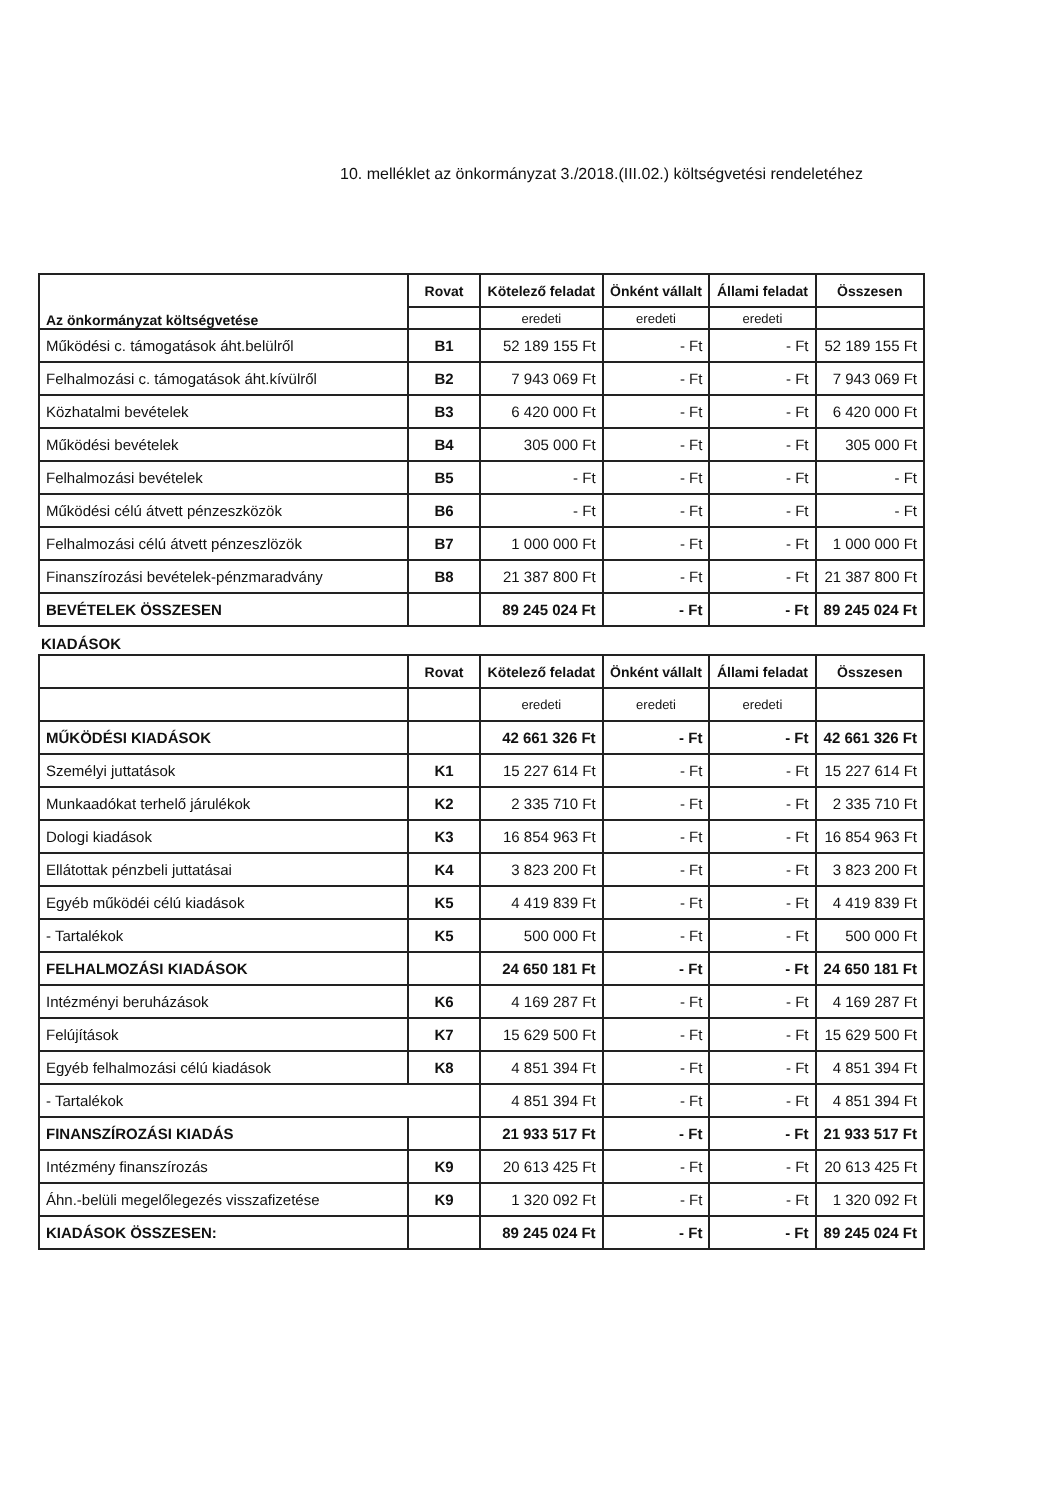10. melléklet az önkormányzat 3./2018.(III.02.) költségvetési rendeletéhez
| Az önkormányzat költségvetése | Rovat | Kötelező feladat | Önként vállalt | Állami feladat | Összesen |
| --- | --- | --- | --- | --- | --- |
| | | eredeti | eredeti | eredeti | |
| Működési c. támogatások áht.belülről | B1 | 52 189 155 Ft | - Ft | - Ft | 52 189 155 Ft |
| Felhalmozási c. támogatások áht.kívülről | B2 | 7 943 069 Ft | - Ft | - Ft | 7 943 069 Ft |
| Közhatalmi bevételek | B3 | 6 420 000 Ft | - Ft | - Ft | 6 420 000 Ft |
| Működési bevételek | B4 | 305 000 Ft | - Ft | - Ft | 305 000 Ft |
| Felhalmozási bevételek | B5 | - Ft | - Ft | - Ft | - Ft |
| Működési célú átvett pénzeszközök | B6 | - Ft | - Ft | - Ft | - Ft |
| Felhalmozási célú átvett pénzeszlözök | B7 | 1 000 000 Ft | - Ft | - Ft | 1 000 000 Ft |
| Finanszírozási bevételek-pénzmaradvány | B8 | 21 387 800 Ft | - Ft | - Ft | 21 387 800 Ft |
| BEVÉTELEK ÖSSZESEN | | 89 245 024 Ft | - Ft | - Ft | 89 245 024 Ft |
KIADÁSOK
| | Rovat | Kötelező feladat | Önként vállalt | Állami feladat | Összesen |
| --- | --- | --- | --- | --- | --- |
| | | eredeti | eredeti | eredeti | |
| MŰKÖDÉSI KIADÁSOK | | 42 661 326 Ft | - Ft | - Ft | 42 661 326 Ft |
| Személyi juttatások | K1 | 15 227 614 Ft | - Ft | - Ft | 15 227 614 Ft |
| Munkaadókat terhelő járulékok | K2 | 2 335 710 Ft | - Ft | - Ft | 2 335 710 Ft |
| Dologi kiadások | K3 | 16 854 963 Ft | - Ft | - Ft | 16 854 963 Ft |
| Ellátottak pénzbeli juttatásai | K4 | 3 823 200 Ft | - Ft | - Ft | 3 823 200 Ft |
| Egyéb működéi célú kiadások | K5 | 4 419 839 Ft | - Ft | - Ft | 4 419 839 Ft |
| - Tartalékok | K5 | 500 000 Ft | - Ft | - Ft | 500 000 Ft |
| FELHALMOZÁSI KIADÁSOK | | 24 650 181 Ft | - Ft | - Ft | 24 650 181 Ft |
| Intézményi beruházások | K6 | 4 169 287 Ft | - Ft | - Ft | 4 169 287 Ft |
| Felújítások | K7 | 15 629 500 Ft | - Ft | - Ft | 15 629 500 Ft |
| Egyéb felhalmozási célú kiadások | K8 | 4 851 394 Ft | - Ft | - Ft | 4 851 394 Ft |
| - Tartalékok | | 4 851 394 Ft | - Ft | - Ft | 4 851 394 Ft |
| FINANSZÍROZÁSI KIADÁS | | 21 933 517 Ft | - Ft | - Ft | 21 933 517 Ft |
| Intézmény finanszírozás | K9 | 20 613 425 Ft | - Ft | - Ft | 20 613 425 Ft |
| Áhn.-belüli megelőlegezés visszafizetése | K9 | 1 320 092 Ft | - Ft | - Ft | 1 320 092 Ft |
| KIADÁSOK ÖSSZESEN: | | 89 245 024 Ft | - Ft | - Ft | 89 245 024 Ft |